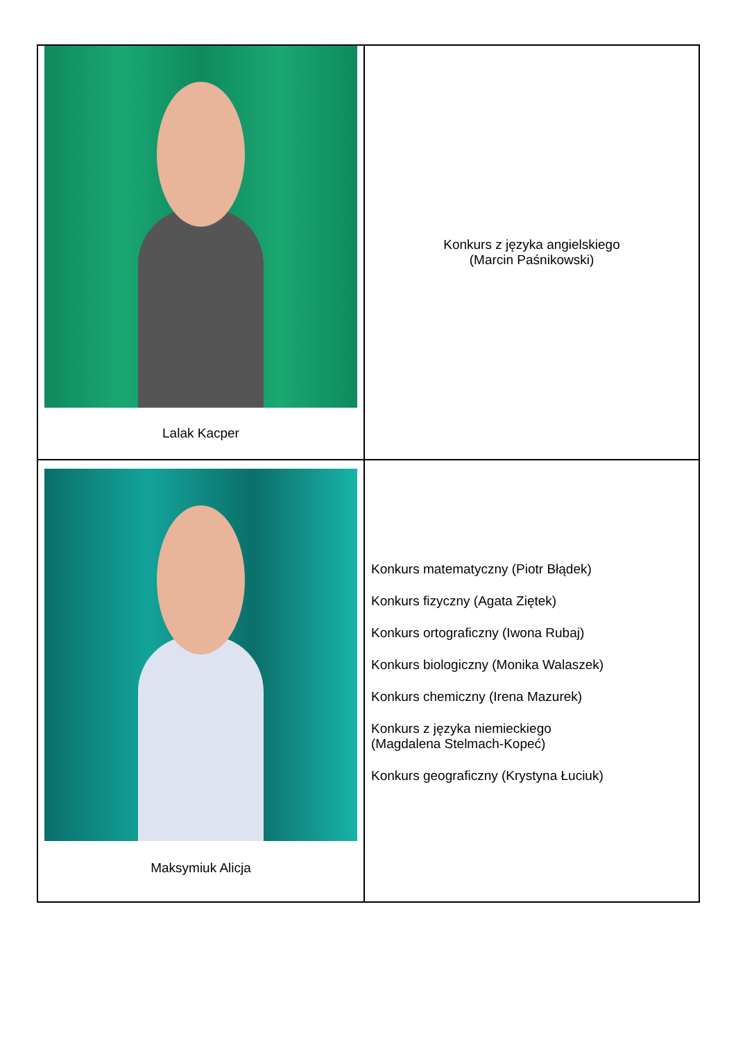| Lalak Kacper | Konkurs z języka angielskiego (Marcin Paśnikowski) |
| Maksymiuk Alicja | Konkurs matematyczny (Piotr Błądek) Konkurs fizyczny (Agata Ziętek) Konkurs ortograficzny (Iwona Rubaj) Konkurs biologiczny (Monika Walaszek) Konkurs chemiczny (Irena Mazurek) Konkurs z języka niemieckiego (Magdalena Stelmach-Kopeć) Konkurs geograficzny (Krystyna Łuciuk) |